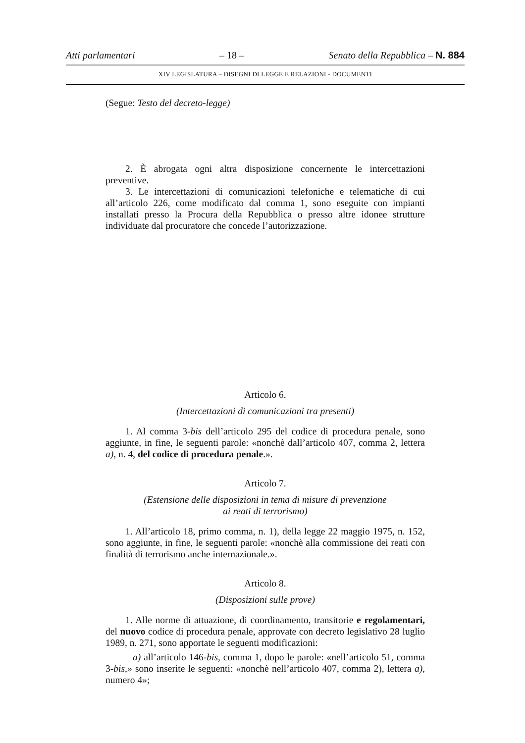Atti parlamentari – 18 – Senato della Repubblica – N. 884
XIV LEGISLATURA – DISEGNI DI LEGGE E RELAZIONI - DOCUMENTI
(Segue: Testo del decreto-legge)
2. È abrogata ogni altra disposizione concernente le intercettazioni preventive.
3. Le intercettazioni di comunicazioni telefoniche e telematiche di cui all’articolo 226, come modificato dal comma 1, sono eseguite con impianti installati presso la Procura della Repubblica o presso altre idonee strutture individuate dal procuratore che concede l’autorizzazione.
Articolo 6.
(Intercettazioni di comunicazioni tra presenti)
1. Al comma 3-bis dell’articolo 295 del codice di procedura penale, sono aggiunte, in fine, le seguenti parole: «nonchè dall’articolo 407, comma 2, lettera a), n. 4, del codice di procedura penale.».
Articolo 7.
(Estensione delle disposizioni in tema di misure di prevenzione
ai reati di terrorismo)
1. All’articolo 18, primo comma, n. 1), della legge 22 maggio 1975, n. 152, sono aggiunte, in fine, le seguenti parole: «nonchè alla commissione dei reati con finalità di terrorismo anche internazionale.».
Articolo 8.
(Disposizioni sulle prove)
1. Alle norme di attuazione, di coordinamento, transitorie e regolamentari, del nuovo codice di procedura penale, approvate con decreto legislativo 28 luglio 1989, n. 271, sono apportate le seguenti modificazioni:
a) all’articolo 146-bis, comma 1, dopo le parole: «nell’articolo 51, comma 3-bis,» sono inserite le seguenti: «nonchè nell’articolo 407, comma 2), lettera a), numero 4»;